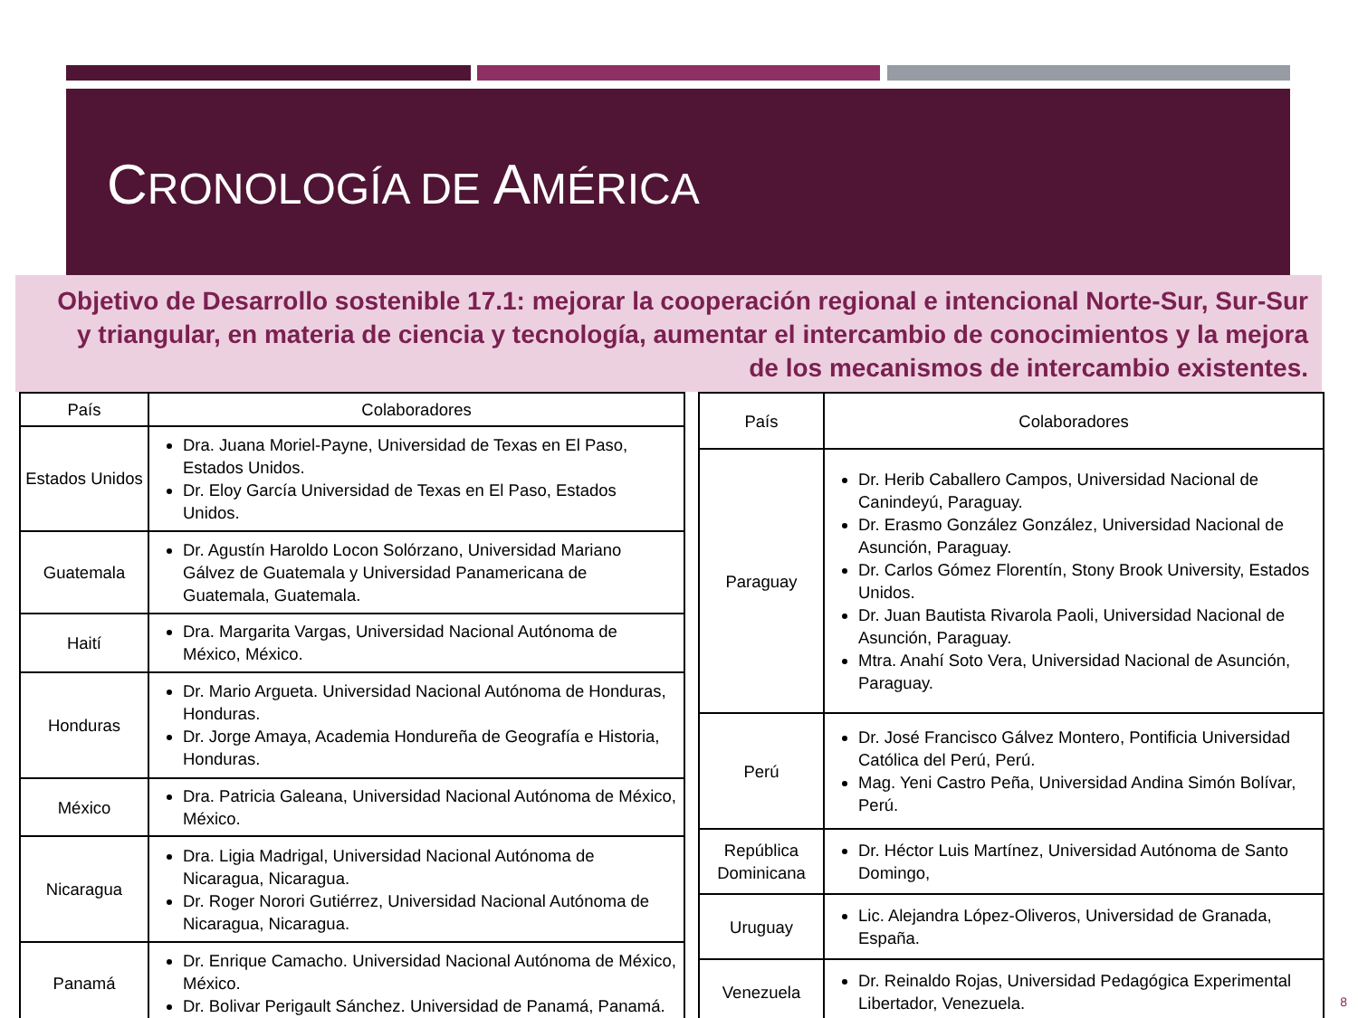CRONOLOGÍA DE AMÉRICA
Objetivo de Desarrollo sostenible 17.1: mejorar la cooperación regional e intencional Norte-Sur, Sur-Sur y triangular, en materia de ciencia y tecnología, aumentar el intercambio de conocimientos y la mejora de los mecanismos de intercambio existentes.
| País | Colaboradores |
| --- | --- |
| Estados Unidos | Dra. Juana Moriel-Payne, Universidad de Texas en El Paso, Estados Unidos. Dr. Eloy García Universidad de Texas en El Paso, Estados Unidos. |
| Guatemala | Dr. Agustín Haroldo Locon Solórzano, Universidad Mariano Gálvez de Guatemala y Universidad Panamericana de Guatemala, Guatemala. |
| Haití | Dra. Margarita Vargas, Universidad Nacional Autónoma de México, México. |
| Honduras | Dr. Mario Argueta. Universidad Nacional Autónoma de Honduras, Honduras. Dr. Jorge Amaya, Academia Hondureña de Geografía e Historia, Honduras. |
| México | Dra. Patricia Galeana, Universidad Nacional Autónoma de México, México. |
| Nicaragua | Dra. Ligia Madrigal, Universidad Nacional Autónoma de Nicaragua, Nicaragua. Dr. Roger Norori Gutiérrez, Universidad Nacional Autónoma de Nicaragua, Nicaragua. |
| Panamá | Dr. Enrique Camacho. Universidad Nacional Autónoma de México, México. Dr. Bolivar Perigault Sánchez. Universidad de Panamá, Panamá. |
| País | Colaboradores |
| --- | --- |
| Paraguay | Dr. Herib Caballero Campos, Universidad Nacional de Canindeyú, Paraguay. Dr. Erasmo González González, Universidad Nacional de Asunción, Paraguay. Dr. Carlos Gómez Florentín, Stony Brook University, Estados Unidos. Dr. Juan Bautista Rivarola Paoli, Universidad Nacional de Asunción, Paraguay. Mtra. Anahí Soto Vera, Universidad Nacional de Asunción, Paraguay. |
| Perú | Dr. José Francisco Gálvez Montero, Pontificia Universidad Católica del Perú, Perú. Mag. Yeni Castro Peña, Universidad Andina Simón Bolívar, Perú. |
| República Dominicana | Dr. Héctor Luis Martínez, Universidad Autónoma de Santo Domingo, |
| Uruguay | Lic. Alejandra López-Oliveros, Universidad de Granada, España. |
| Venezuela | Dr. Reinaldo Rojas, Universidad Pedagógica Experimental Libertador, Venezuela. |
8